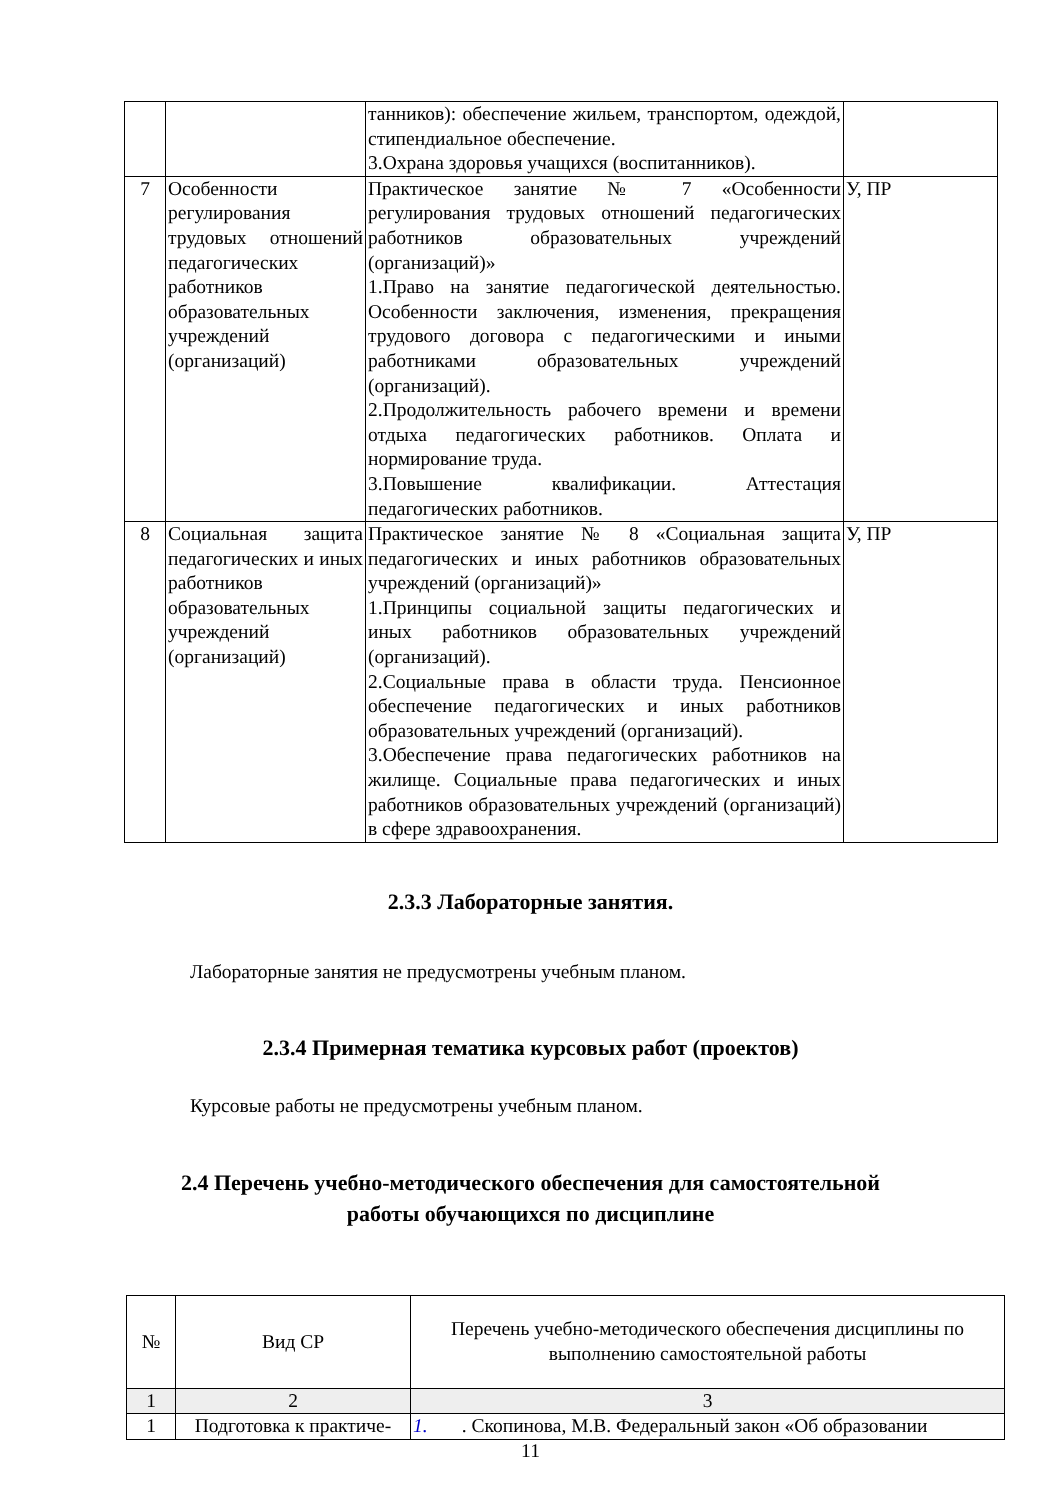| | | танников): обеспечение жильем, транспортом, одеждой, стипендиальное обеспечение. 3.Охрана здоровья учащихся (воспитанников). | |
| 7 | Особенности регулирования трудовых отношений педагогических работников образовательных учреждений (организаций) | Практическое занятие № 7 «Особенности регулирования трудовых отношений педагогических работников образовательных учреждений (организаций)» 1.Право на занятие педагогической деятельностью. Особенности заключения, изменения, прекращения трудового договора с педагогическими и иными работниками образовательных учреждений (организаций). 2.Продолжительность рабочего времени и времени отдыха педагогических работников. Оплата и нормирование труда. 3.Повышение квалификации. Аттестация педагогических работников. | У, ПР |
| 8 | Социальная защита педагогических и иных работников образовательных учреждений (организаций) | Практическое занятие № 8 «Социальная защита педагогических и иных работников образовательных учреждений (организаций)» 1.Принципы социальной защиты педагогических и иных работников образовательных учреждений (организаций). 2.Социальные права в области труда. Пенсионное обеспечение педагогических и иных работников образовательных учреждений (организаций). 3.Обеспечение права педагогических работников на жилище. Социальные права педагогических и иных работников образовательных учреждений (организаций) в сфере здравоохранения. | У, ПР |
2.3.3 Лабораторные занятия.
Лабораторные занятия не предусмотрены учебным планом.
2.3.4 Примерная тематика курсовых работ (проектов)
Курсовые работы не предусмотрены учебным планом.
2.4 Перечень учебно-методического обеспечения для самостоятельной
работы обучающихся по дисциплине
| № | Вид СР | Перечень учебно-методического обеспечения дисциплины по выполнению самостоятельной работы |
| --- | --- | --- |
| 1 | 2 | 3 |
| 1 | Подготовка к практиче- | 1. . Скопинова, М.В. Федеральный закон «Об образовании |
11